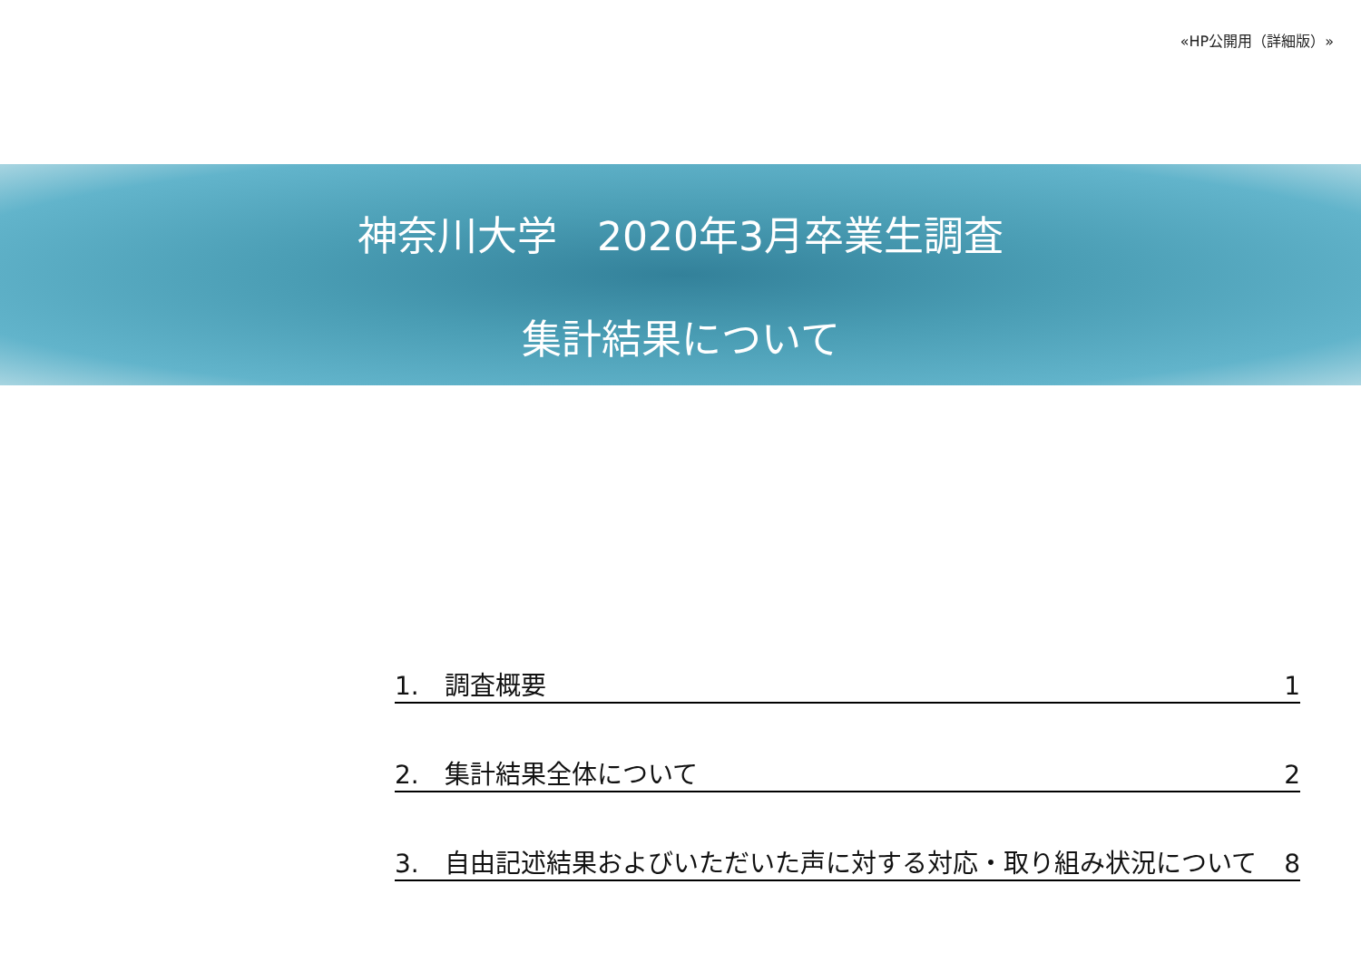«HP公開用（詳細版）»
神奈川大学　2020年3月卒業生調査
集計結果について
1.　調査概要 1
2.　集計結果全体について 2
3.　自由記述結果およびいただいた声に対する対応・取り組み状況について 8